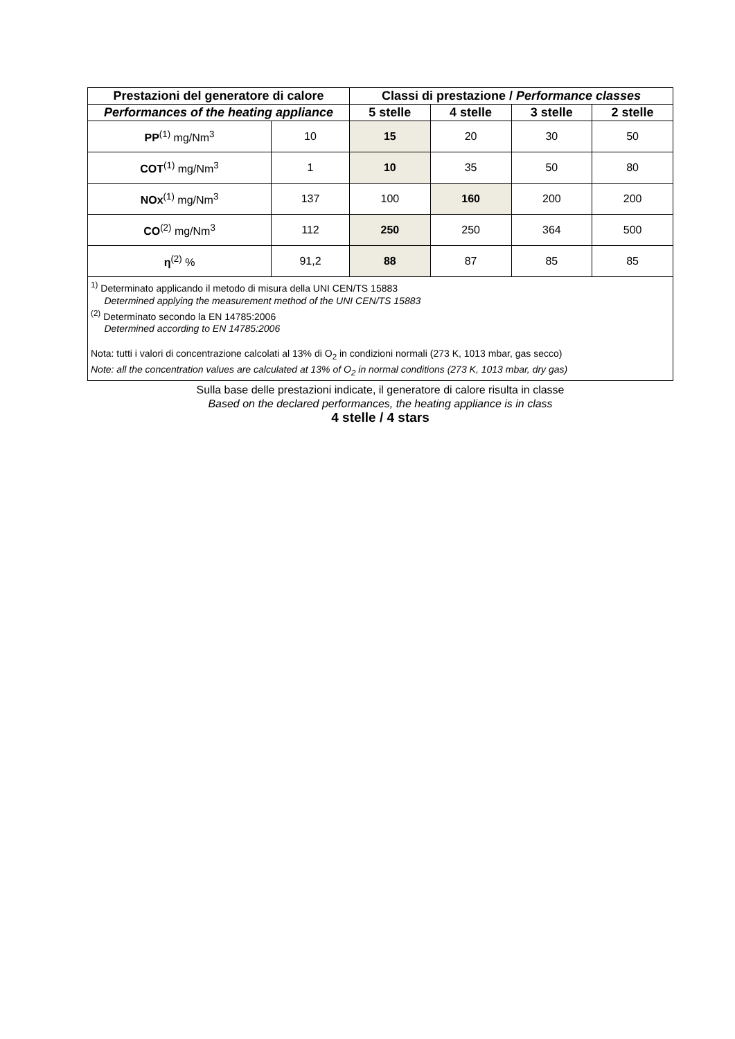| Prestazioni del generatore di calore | | Classi di prestazione / Performance classes | | | |
| --- | --- | --- | --- | --- | --- |
| Performances of the heating appliance | | 5 stelle | 4 stelle | 3 stelle | 2 stelle |
| PP<sup>(1)</sup> mg/Nm<sup>3</sup> | 10 | 15 | 20 | 30 | 50 |
| COT<sup>(1)</sup> mg/Nm<sup>3</sup> | 1 | 10 | 35 | 50 | 80 |
| NOx<sup>(1)</sup> mg/Nm<sup>3</sup> | 137 | 100 | 160 | 200 | 200 |
| CO<sup>(2)</sup> mg/Nm<sup>3</sup> | 112 | 250 | 250 | 364 | 500 |
| η<sup>(2)</sup> % | 91,2 | 88 | 87 | 85 | 85 |
<sup>1)</sup> Determinato applicando il metodo di misura della UNI CEN/TS 15883
Determined applying the measurement method of the UNI CEN/TS 15883
<sup>(2)</sup> Determinato secondo la EN 14785:2006
Determined according to EN 14785:2006
Nota: tutti i valori di concentrazione calcolati al 13% di O<sub>2</sub> in condizioni normali (273 K, 1013 mbar, gas secco)
Note: all the concentration values are calculated at 13% of O<sub>2</sub> in normal conditions (273 K, 1013 mbar, dry gas)
Sulla base delle prestazioni indicate, il generatore di calore risulta in classe
Based on the declared performances, the heating appliance is in class
4 stelle / 4 stars